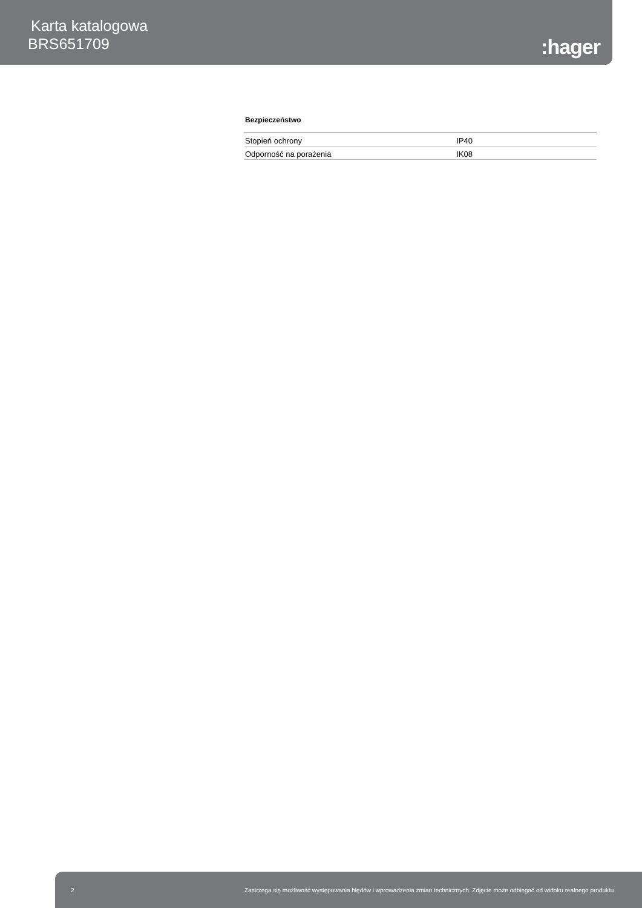Karta katalogowa
BRS651709
:hager
Bezpieczeństwo
| Stopień ochrony | IP40 |
| Odporność na porażenia | IK08 |
2 Zastrzega się możliwość występowania błędów i wprowadzenia zmian technicznych. Zdjęcie może odbiegać od widoku realnego produktu.